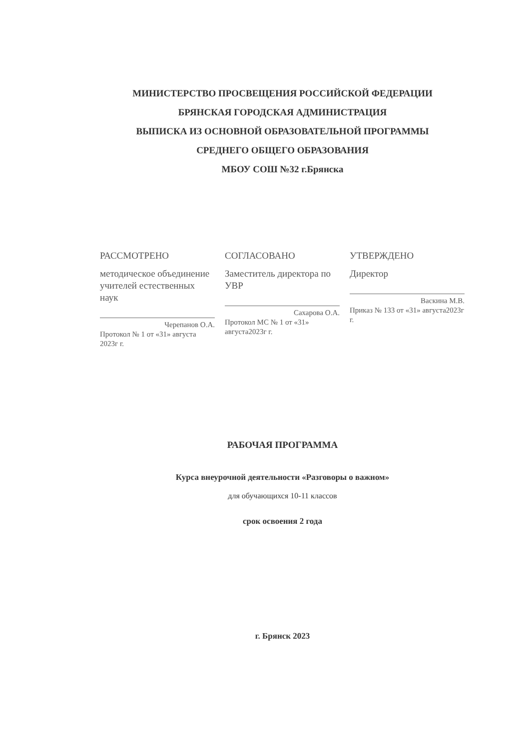МИНИСТЕРСТВО ПРОСВЕЩЕНИЯ РОССИЙСКОЙ ФЕДЕРАЦИИ
БРЯНСКАЯ ГОРОДСКАЯ АДМИНИСТРАЦИЯ
ВЫПИСКА ИЗ ОСНОВНОЙ ОБРАЗОВАТЕЛЬНОЙ ПРОГРАММЫ
СРЕДНЕГО ОБЩЕГО ОБРАЗОВАНИЯ
МБОУ СОШ №32 г.Брянска
РАССМОТРЕНО
методическое объединение учителей естественных наук
Черепанов О.А.
Протокол № 1 от «31» августа 2023г г.
СОГЛАСОВАНО
Заместитель директора по УВР
Сахарова О.А.
Протокол МС № 1 от «31» августа2023г г.
УТВЕРЖДЕНО
Директор
Васкина М.В.
Приказ № 133 от «31» августа2023г г.
РАБОЧАЯ ПРОГРАММА
Курса внеурочной деятельности «Разговоры о важном»
для обучающихся 10-11 классов
срок освоения 2 года
г. Брянск 2023